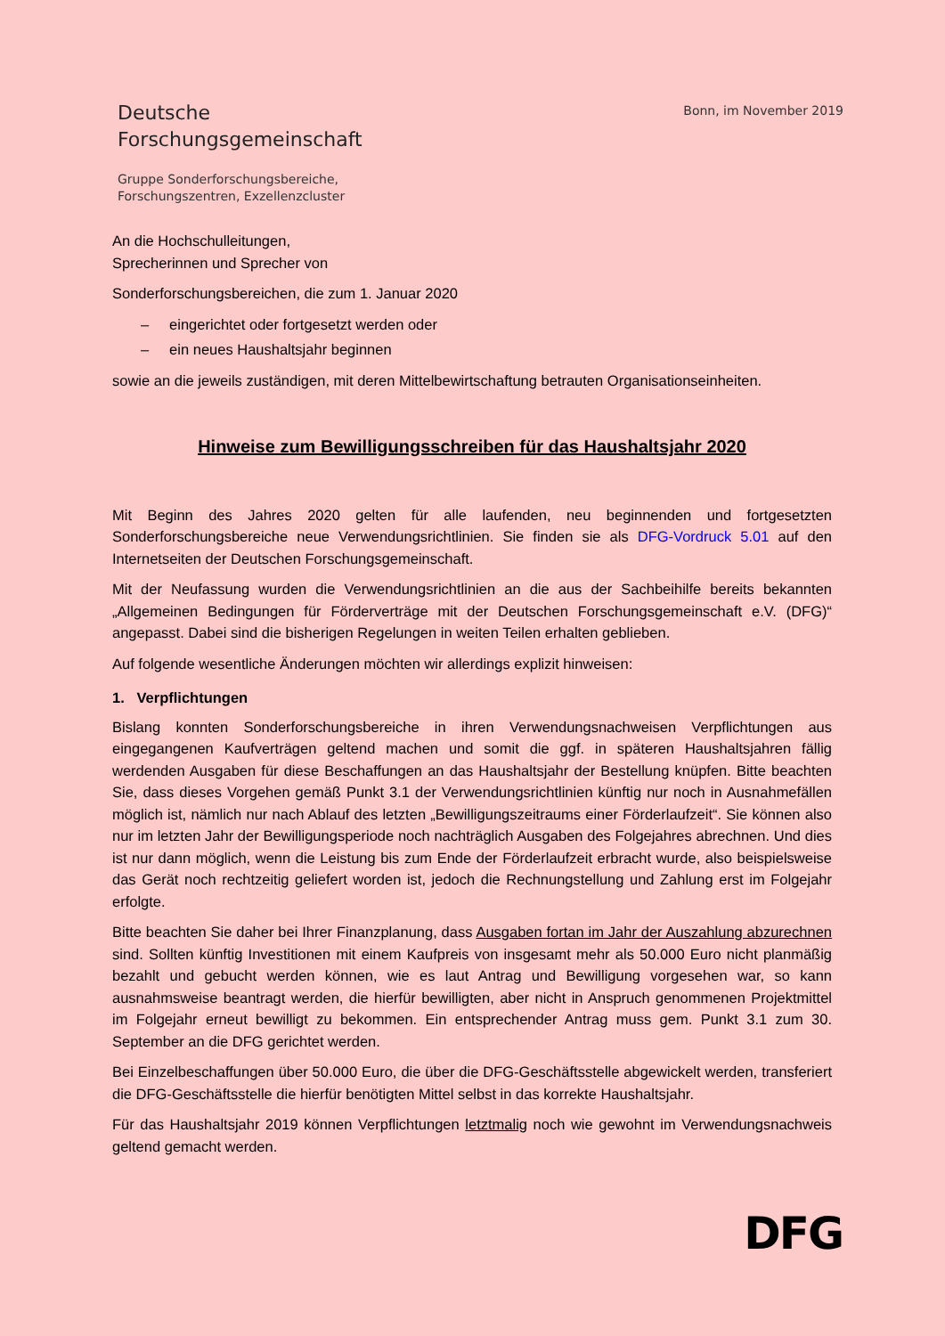Deutsche
Forschungsgemeinschaft
Gruppe Sonderforschungsbereiche,
Forschungszentren, Exzellenzcluster
Bonn, im November 2019
An die Hochschulleitungen,
Sprecherinnen und Sprecher von
Sonderforschungsbereichen, die zum 1. Januar 2020
– eingerichtet oder fortgesetzt werden oder
– ein neues Haushaltsjahr beginnen
sowie an die jeweils zuständigen, mit deren Mittelbewirtschaftung betrauten Organisationseinheiten.
Hinweise zum Bewilligungsschreiben für das Haushaltsjahr 2020
Mit Beginn des Jahres 2020 gelten für alle laufenden, neu beginnenden und fortgesetzten Sonderforschungsbereiche neue Verwendungsrichtlinien. Sie finden sie als DFG-Vordruck 5.01 auf den Internetseiten der Deutschen Forschungsgemeinschaft.
Mit der Neufassung wurden die Verwendungsrichtlinien an die aus der Sachbeihilfe bereits bekannten „Allgemeinen Bedingungen für Förderverträge mit der Deutschen Forschungsgemeinschaft e.V. (DFG)“ angepasst. Dabei sind die bisherigen Regelungen in weiten Teilen erhalten geblieben.
Auf folgende wesentliche Änderungen möchten wir allerdings explizit hinweisen:
1. Verpflichtungen
Bislang konnten Sonderforschungsbereiche in ihren Verwendungsnachweisen Verpflichtungen aus eingegangenen Kaufverträgen geltend machen und somit die ggf. in späteren Haushaltsjahren fällig werdenden Ausgaben für diese Beschaffungen an das Haushaltsjahr der Bestellung knüpfen. Bitte beachten Sie, dass dieses Vorgehen gemäß Punkt 3.1 der Verwendungsrichtlinien künftig nur noch in Ausnahmefällen möglich ist, nämlich nur nach Ablauf des letzten „Bewilligungszeitraums einer Förderlaufzeit“. Sie können also nur im letzten Jahr der Bewilligungsperiode noch nachträglich Ausgaben des Folgejahres abrechnen. Und dies ist nur dann möglich, wenn die Leistung bis zum Ende der Förderlaufzeit erbracht wurde, also beispielsweise das Gerät noch rechtzeitig geliefert worden ist, jedoch die Rechnungstellung und Zahlung erst im Folgejahr erfolgte.
Bitte beachten Sie daher bei Ihrer Finanzplanung, dass Ausgaben fortan im Jahr der Auszahlung abzurechnen sind. Sollten künftig Investitionen mit einem Kaufpreis von insgesamt mehr als 50.000 Euro nicht planmäßig bezahlt und gebucht werden können, wie es laut Antrag und Bewilligung vorgesehen war, so kann ausnahmsweise beantragt werden, die hierfür bewilligten, aber nicht in Anspruch genommenen Projektmittel im Folgejahr erneut bewilligt zu bekommen. Ein entsprechender Antrag muss gem. Punkt 3.1 zum 30. September an die DFG gerichtet werden.
Bei Einzelbeschaffungen über 50.000 Euro, die über die DFG-Geschäftsstelle abgewickelt werden, transferiert die DFG-Geschäftsstelle die hierfür benötigten Mittel selbst in das korrekte Haushaltsjahr.
Für das Haushaltsjahr 2019 können Verpflichtungen letztmalig noch wie gewohnt im Verwendungsnachweis geltend gemacht werden.
DFG